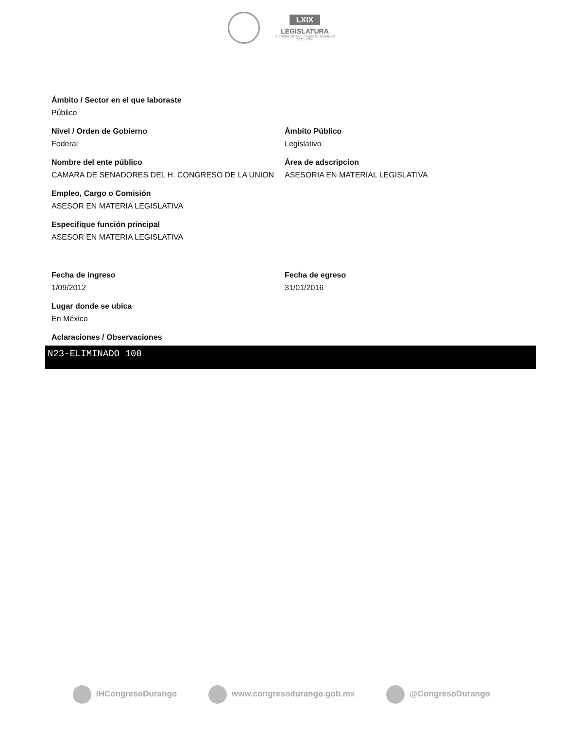LXIX
LEGISLATURA
H. CONGRESO DEL ESTADO DE DURANGO
2021 - 2024
Ámbito / Sector en el que laboraste
Público
Nivel / Orden de Gobierno
Federal
Ámbito Público
Legislativo
Nombre del ente público
CAMARA DE SENADORES DEL H. CONGRESO DE LA UNION
Área de adscripcion
ASESORIA EN MATERIAL LEGISLATIVA
Empleo, Cargo o Comisión
ASESOR EN MATERIA LEGISLATIVA
Especifique función principal
ASESOR EN MATERIA LEGISLATIVA
Fecha de ingreso
1/09/2012
Fecha de egreso
31/01/2016
Lugar donde se ubica
En México
Aclaraciones / Observaciones
N23-ELIMINADO 100
/HCongresoDurango www.congresodurango.gob.mx @CongresoDurango